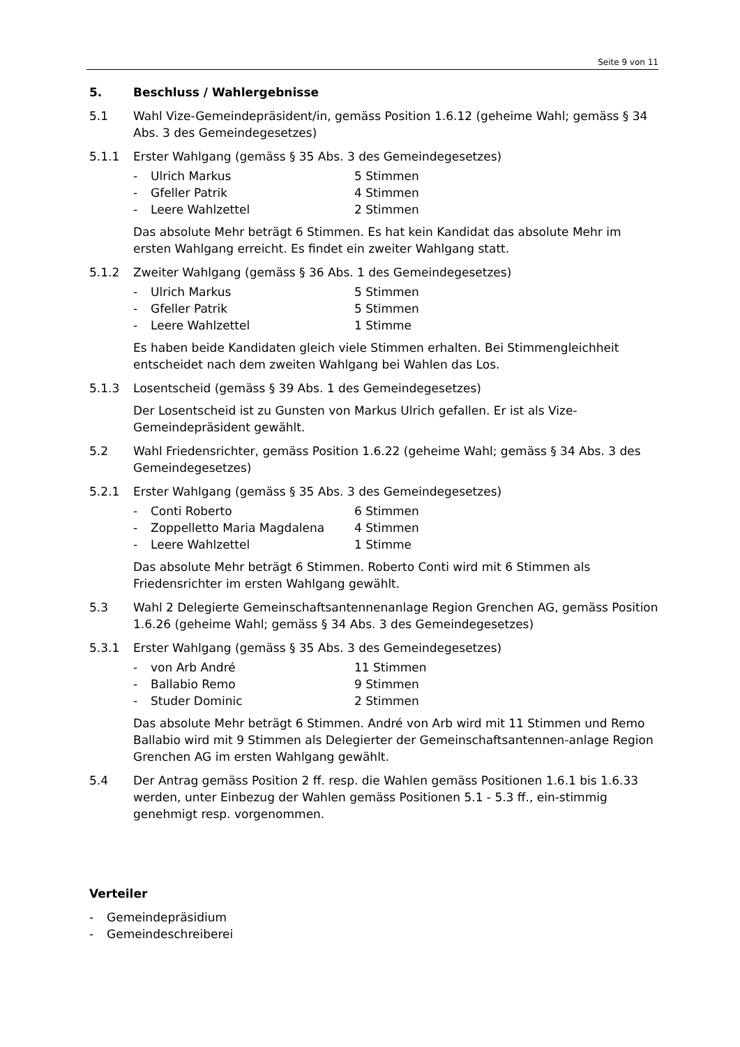Seite 9 von 11
5. Beschluss / Wahlergebnisse
5.1 Wahl Vize-Gemeindepräsident/in, gemäss Position 1.6.12 (geheime Wahl; gemäss § 34 Abs. 3 des Gemeindegesetzes)
5.1.1 Erster Wahlgang (gemäss § 35 Abs. 3 des Gemeindegesetzes)
- Ulrich Markus 5 Stimmen
- Gfeller Patrik 4 Stimmen
- Leere Wahlzettel 2 Stimmen
Das absolute Mehr beträgt 6 Stimmen. Es hat kein Kandidat das absolute Mehr im ersten Wahlgang erreicht. Es findet ein zweiter Wahlgang statt.
5.1.2 Zweiter Wahlgang (gemäss § 36 Abs. 1 des Gemeindegesetzes)
- Ulrich Markus 5 Stimmen
- Gfeller Patrik 5 Stimmen
- Leere Wahlzettel 1 Stimme
Es haben beide Kandidaten gleich viele Stimmen erhalten. Bei Stimmengleichheit entscheidet nach dem zweiten Wahlgang bei Wahlen das Los.
5.1.3 Losentscheid (gemäss § 39 Abs. 1 des Gemeindegesetzes)
Der Losentscheid ist zu Gunsten von Markus Ulrich gefallen. Er ist als Vize-Gemeindepräsident gewählt.
5.2 Wahl Friedensrichter, gemäss Position 1.6.22 (geheime Wahl; gemäss § 34 Abs. 3 des Gemeindegesetzes)
5.2.1 Erster Wahlgang (gemäss § 35 Abs. 3 des Gemeindegesetzes)
- Conti Roberto 6 Stimmen
- Zoppelletto Maria Magdalena 4 Stimmen
- Leere Wahlzettel 1 Stimme
Das absolute Mehr beträgt 6 Stimmen. Roberto Conti wird mit 6 Stimmen als Friedensrichter im ersten Wahlgang gewählt.
5.3 Wahl 2 Delegierte Gemeinschaftsantennenanlage Region Grenchen AG, gemäss Position 1.6.26 (geheime Wahl; gemäss § 34 Abs. 3 des Gemeindegesetzes)
5.3.1 Erster Wahlgang (gemäss § 35 Abs. 3 des Gemeindegesetzes)
- von Arb André 11 Stimmen
- Ballabio Remo 9 Stimmen
- Studer Dominic 2 Stimmen
Das absolute Mehr beträgt 6 Stimmen. André von Arb wird mit 11 Stimmen und Remo Ballabio wird mit 9 Stimmen als Delegierter der Gemeinschaftsantennen-anlage Region Grenchen AG im ersten Wahlgang gewählt.
5.4 Der Antrag gemäss Position 2 ff. resp. die Wahlen gemäss Positionen 1.6.1 bis 1.6.33 werden, unter Einbezug der Wahlen gemäss Positionen 5.1 - 5.3 ff., ein-stimmig genehmigt resp. vorgenommen.
Verteiler
- Gemeindepräsidium
- Gemeindeschreiberei